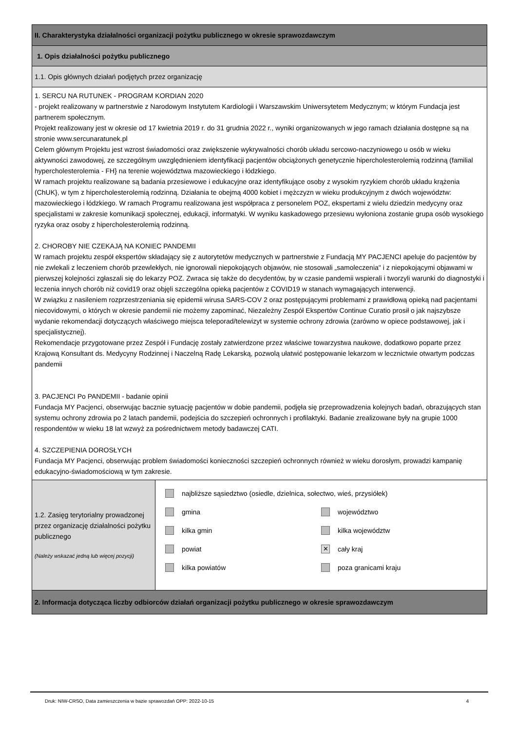II. Charakterystyka działalności organizacji pożytku publicznego w okresie sprawozdawczym
1. Opis działalności pożytku publicznego
1.1. Opis głównych działań podjętych przez organizację
1. SERCU NA RUTUNEK - PROGRAM KORDIAN 2020
- projekt realizowany w partnerstwie z Narodowym Instytutem Kardiologii i Warszawskim Uniwersytetem Medycznym; w którym Fundacja jest partnerem społecznym.
Projekt realizowany jest w okresie od 17 kwietnia 2019 r. do 31 grudnia 2022 r., wyniki organizowanych w jego ramach działania dostępne są na stronie www.sercunaratunek.pl
Celem głównym Projektu jest wzrost świadomości oraz zwiększenie wykrywalności chorób układu sercowo-naczyniowego u osób w wieku aktywności zawodowej, ze szczególnym uwzględnieniem identyfikacji pacjentów obciążonych genetycznie hipercholesterolemią rodzinną (familial hypercholesterolemia - FH} na terenie województwa mazowieckiego i łódzkiego.
W ramach projektu realizowane są badania przesiewowe i edukacyjne oraz identyfikujące osoby z wysokim ryzykiem chorób układu krążenia (ChUK}, w tym z hipercholesterolemią rodzinną. Działania te obejmą 4000 kobiet i mężczyzn w wieku produkcyjnym z dwóch województw: mazowieckiego i łódzkiego. W ramach Programu realizowana jest współpraca z personelem POZ, ekspertami z wielu dziedzin medycyny oraz specjalistami w zakresie komunikacji społecznej, edukacji, informatyki. W wyniku kaskadowego przesiewu wyłoniona zostanie grupa osób wysokiego ryzyka oraz osoby z hipercholesterolemią rodzinną.
2. CHOROBY NIE CZEKAJĄ NA KONIEC PANDEMII
W ramach projektu zespół ekspertów składający się z autorytetów medycznych w partnerstwie z Fundacją MY PACJENCI apeluje do pacjentów by nie zwlekali z leczeniem chorób przewlekłych, nie ignorowali niepokojących objawów, nie stosowali „samoleczenia" i z niepokojącymi objawami w pierwszej kolejności zgłaszali się do lekarzy POZ. Zwraca się także do decydentów, by w czasie pandemii wspierali i tworzyli warunki do diagnostyki i leczenia innych chorób niż covid19 oraz objęli szczególna opieką pacjentów z COVID19 w stanach wymagających interwencji.
W związku z nasileniem rozprzestrzeniania się epidemii wirusa SARS-COV 2 oraz postępującymi problemami z prawidłową opieką nad pacjentami niecovidowymi, o których w okresie pandemii nie możemy zapominać, Niezależny Zespół Ekspertów Continue Curatio prosił o jak najszybsze wydanie rekomendacji dotyczących właściwego miejsca teleporad/telewizyt w systemie ochrony zdrowia (zarówno w opiece podstawowej, jak i specjalistycznej).
Rekomendacje przygotowane przez Zespół i Fundację zostały zatwierdzone przez właściwe towarzystwa naukowe, dodatkowo poparte przez Krajową Konsultant ds. Medycyny Rodzinnej i Naczelną Radę Lekarską, pozwolą ułatwić postępowanie lekarzom w lecznictwie otwartym podczas pandemii
3. PACJENCI Po PANDEMII - badanie opinii
Fundacja MY Pacjenci, obserwując bacznie sytuację pacjentów w dobie pandemii, podjęła się przeprowadzenia kolejnych badań, obrazujących stan systemu ochrony zdrowia po 2 latach pandemii, podejścia do szczepień ochronnych i profilaktyki. Badanie zrealizowane były na grupie 1000 respondentów w wieku 18 lat wzwyż za pośrednictwem metody badawczej CATI.
4. SZCZEPIENIA DOROSŁYCH
Fundacja MY Pacjenci, obserwując problem świadomości konieczności szczepień ochronnych również w wieku dorosłym, prowadzi kampanię edukacyjno-świadomościową w tym zakresie.
1.2. Zasięg terytorialny prowadzonej przez organizację działalności pożytku publicznego
(Należy wskazać jedną lub więcej pozycji)
najbliższe sąsiedztwo (osiedle, dzielnica, sołectwo, wieś, przysiółek)
gmina województwo
kilka gmin kilka województw
powiat
✕
cały kraj
kilka powiatów poza granicami kraju
2. Informacja dotycząca liczby odbiorców działań organizacji pożytku publicznego w okresie sprawozdawczym
Druk: NIW-CRSO, Data zamieszczenia w bazie sprawozdań OPP: 2022-10-15 4